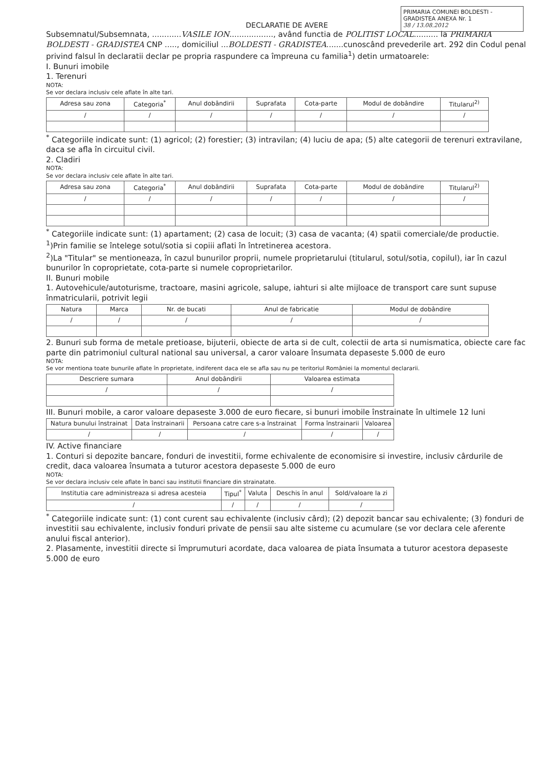PRIMARIA COMUNEI BOLDESTI - GRADISTEA ANEXA Nr. 1
38 / 13.08.2012
DECLARATIE DE AVERE
Subsemnatul/Subsemnata, ............VASILE ION.................., având functia de POLITIST LOCAL.......... la PRIMARIA BOLDESTI - GRADISTEA CNP ....., domiciliul ...BOLDESTI - GRADISTEA.......cunoscând prevederile art. 292 din Codul penal privind falsul în declaratii declar pe propria raspundere ca împreuna cu familia<sup>1</sup>) detin urmatoarele:
I. Bunuri imobile
1. Terenuri
NOTA:
Se vor declara inclusiv cele aflate în alte tari.
| Adresa sau zona | Categoria<sup>*</sup> | Anul dobândirii | Suprafata | Cota-parte | Modul de dobândire | Titularul<sup>2)</sup> |
| --- | --- | --- | --- | --- | --- | --- |
| / | / | / | / | / | / | / |
<sup>*</sup> Categoriile indicate sunt: (1) agricol; (2) forestier; (3) intravilan; (4) luciu de apa; (5) alte categorii de terenuri extravilane, daca se afla în circuitul civil.
2. Cladiri
NOTA:
Se vor declara inclusiv cele aflate în alte tari.
| Adresa sau zona | Categoria<sup>*</sup> | Anul dobândirii | Suprafata | Cota-parte | Modul de dobândire | Titularul<sup>2)</sup> |
| --- | --- | --- | --- | --- | --- | --- |
| / | / | / | / | / | / | / |
<sup>*</sup> Categoriile indicate sunt: (1) apartament; (2) casa de locuit; (3) casa de vacanta; (4) spatii comerciale/de productie.
<sup>1</sup>)Prin familie se întelege sotul/sotia si copiii aflati în întretinerea acestora.
<sup>2</sup>)La "Titular" se mentioneaza, în cazul bunurilor proprii, numele proprietarului (titularul, sotul/sotia, copilul), iar în cazul bunurilor în coproprietate, cota-parte si numele coproprietarilor.
II. Bunuri mobile
1. Autovehicule/autoturisme, tractoare, masini agricole, salupe, iahturi si alte mijloace de transport care sunt supuse înmatricularii, potrivit legii
| Natura | Marca | Nr. de bucati | Anul de fabricatie | Modul de dobândire |
| --- | --- | --- | --- | --- |
| / | / | / | / | / |
2. Bunuri sub forma de metale pretioase, bijuterii, obiecte de arta si de cult, colectii de arta si numismatica, obiecte care fac parte din patrimoniul cultural national sau universal, a caror valoare însumata depaseste 5.000 de euro
NOTA:
Se vor mentiona toate bunurile aflate în proprietate, indiferent daca ele se afla sau nu pe teritoriul României la momentul declararii.
| Descriere sumara | Anul dobândirii | Valoarea estimata |
| --- | --- | --- |
| / | / | / |
III. Bunuri mobile, a caror valoare depaseste 3.000 de euro fiecare, si bunuri imobile înstrainate în ultimele 12 luni
| Natura bunului înstrainat | Data înstrainarii | Persoana catre care s-a înstrainat | Forma înstrainarii | Valoarea |
| --- | --- | --- | --- | --- |
| / | / | / | / | / |
IV. Active financiare
1. Conturi si depozite bancare, fonduri de investitii, forme echivalente de economisire si investire, inclusiv cârdurile de credit, daca valoarea însumata a tuturor acestora depaseste 5.000 de euro
NOTA:
Se vor declara inclusiv cele aflate în banci sau institutii financiare din strainatate.
| Institutia care administreaza si adresa acesteia | Tipul<sup>*</sup> | Valuta | Deschis în anul | Sold/valoare la zi |
| --- | --- | --- | --- | --- |
| / | / | / | / | / |
<sup>*</sup> Categoriile indicate sunt: (1) cont curent sau echivalente (inclusiv cârd); (2) depozit bancar sau echivalente; (3) fonduri de investitii sau echivalente, inclusiv fonduri private de pensii sau alte sisteme cu acumulare (se vor declara cele aferente anului fiscal anterior).
2. Plasamente, investitii directe si împrumuturi acordate, daca valoarea de piata însumata a tuturor acestora depaseste 5.000 de euro